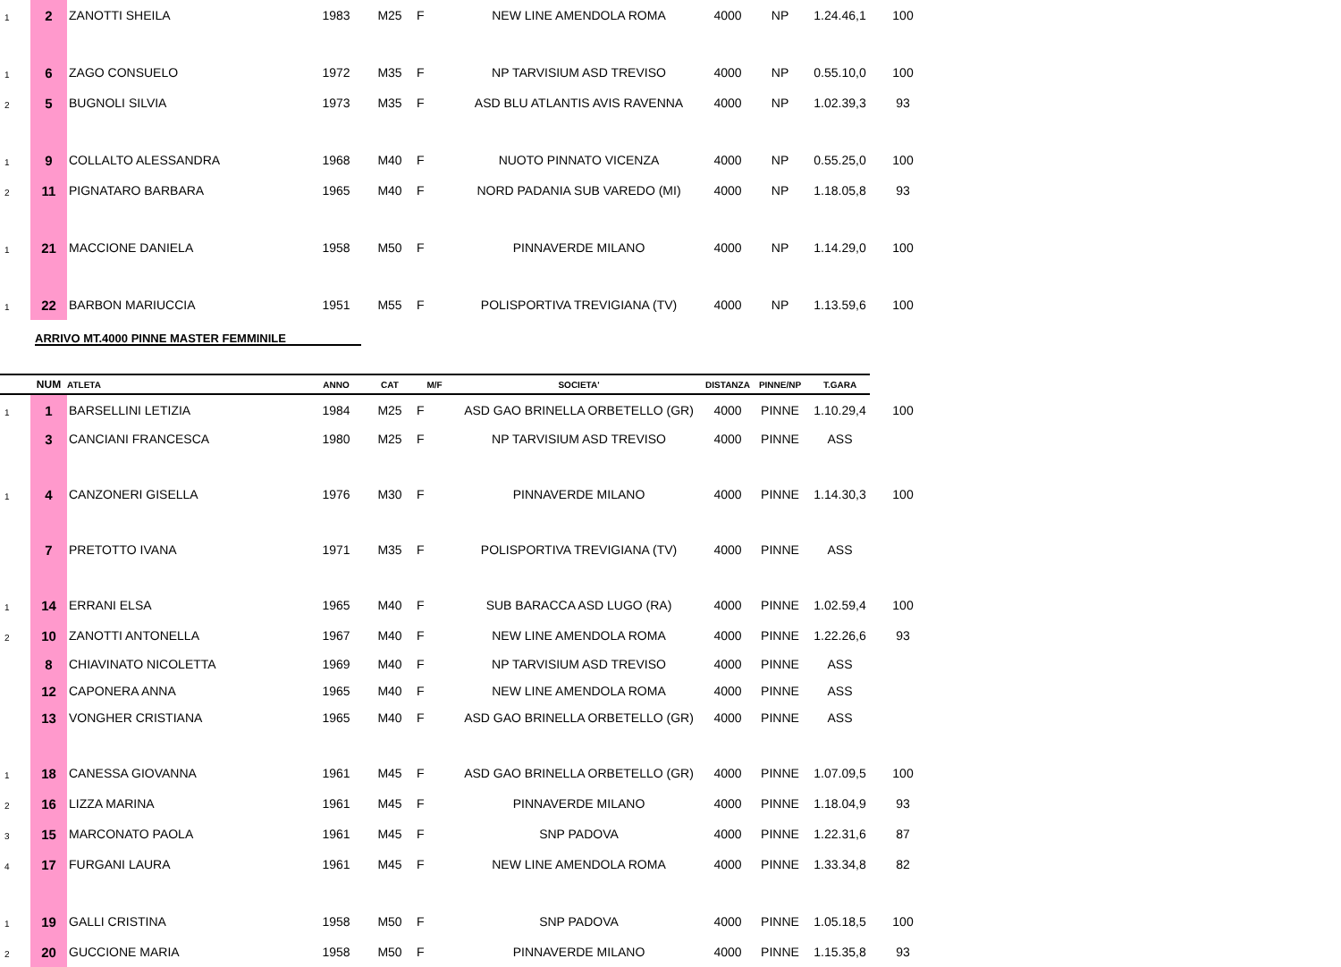| 1 | 2 | ZANOTTI SHEILA | 1983 | M25 | F | NEW LINE AMENDOLA ROMA | 4000 | NP | 1.24.46,1 | 100 |
| 1 | 6 | ZAGO CONSUELO | 1972 | M35 | F | NP TARVISIUM ASD TREVISO | 4000 | NP | 0.55.10,0 | 100 |
| 2 | 5 | BUGNOLI SILVIA | 1973 | M35 | F | ASD BLU ATLANTIS AVIS RAVENNA | 4000 | NP | 1.02.39,3 | 93 |
| 1 | 9 | COLLALTO ALESSANDRA | 1968 | M40 | F | NUOTO PINNATO VICENZA | 4000 | NP | 0.55.25,0 | 100 |
| 2 | 11 | PIGNATARO BARBARA | 1965 | M40 | F | NORD PADANIA SUB VAREDO (MI) | 4000 | NP | 1.18.05,8 | 93 |
| 1 | 21 | MACCIONE DANIELA | 1958 | M50 | F | PINNAVERDE MILANO | 4000 | NP | 1.14.29,0 | 100 |
| 1 | 22 | BARBON MARIUCCIA | 1951 | M55 | F | POLISPORTIVA TREVIGIANA (TV) | 4000 | NP | 1.13.59,6 | 100 |
ARRIVO MT.4000 PINNE MASTER FEMMINILE
| | NUM | ATLETA | ANNO | CAT | M/F | SOCIETA' | DISTANZA | PINNE/NP | T.GARA | |
| --- | --- | --- | --- | --- | --- | --- | --- | --- | --- | --- |
| 1 | 1 | BARSELLINI LETIZIA | 1984 | M25 | F | ASD GAO BRINELLA ORBETELLO (GR) | 4000 | PINNE | 1.10.29,4 | 100 |
| | 3 | CANCIANI FRANCESCA | 1980 | M25 | F | NP TARVISIUM ASD TREVISO | 4000 | PINNE | ASS | |
| 1 | 4 | CANZONERI GISELLA | 1976 | M30 | F | PINNAVERDE MILANO | 4000 | PINNE | 1.14.30,3 | 100 |
| | 7 | PRETOTTO IVANA | 1971 | M35 | F | POLISPORTIVA TREVIGIANA (TV) | 4000 | PINNE | ASS | |
| 1 | 14 | ERRANI ELSA | 1965 | M40 | F | SUB BARACCA ASD LUGO (RA) | 4000 | PINNE | 1.02.59,4 | 100 |
| 2 | 10 | ZANOTTI ANTONELLA | 1967 | M40 | F | NEW LINE AMENDOLA ROMA | 4000 | PINNE | 1.22.26,6 | 93 |
| | 8 | CHIAVINATO NICOLETTA | 1969 | M40 | F | NP TARVISIUM ASD TREVISO | 4000 | PINNE | ASS | |
| | 12 | CAPONERA ANNA | 1965 | M40 | F | NEW LINE AMENDOLA ROMA | 4000 | PINNE | ASS | |
| | 13 | VONGHER CRISTIANA | 1965 | M40 | F | ASD GAO BRINELLA ORBETELLO (GR) | 4000 | PINNE | ASS | |
| 1 | 18 | CANESSA GIOVANNA | 1961 | M45 | F | ASD GAO BRINELLA ORBETELLO (GR) | 4000 | PINNE | 1.07.09,5 | 100 |
| 2 | 16 | LIZZA MARINA | 1961 | M45 | F | PINNAVERDE MILANO | 4000 | PINNE | 1.18.04,9 | 93 |
| 3 | 15 | MARCONATO PAOLA | 1961 | M45 | F | SNP PADOVA | 4000 | PINNE | 1.22.31,6 | 87 |
| 4 | 17 | FURGANI LAURA | 1961 | M45 | F | NEW LINE AMENDOLA ROMA | 4000 | PINNE | 1.33.34,8 | 82 |
| 1 | 19 | GALLI CRISTINA | 1958 | M50 | F | SNP PADOVA | 4000 | PINNE | 1.05.18,5 | 100 |
| 2 | 20 | GUCCIONE MARIA | 1958 | M50 | F | PINNAVERDE MILANO | 4000 | PINNE | 1.15.35,8 | 93 |